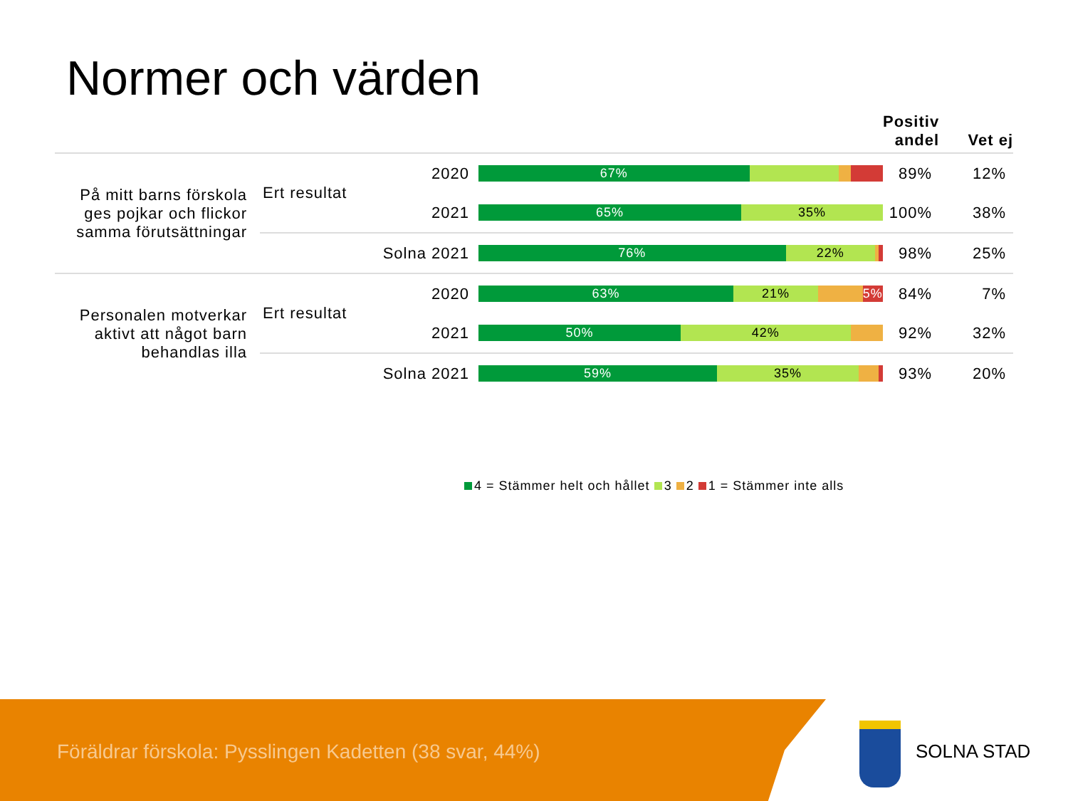Normer och värden
| | | | | Positiv andel | Vet ej |
| --- | --- | --- | --- | --- | --- |
| På mitt barns förskola ges pojkar och flickor samma förutsättningar | Ert resultat | 2020 | 67% | 89% | 12% |
| | | 2021 | 65% 35% | 100% | 38% |
| | Solna 2021 | | 76% 22% | 98% | 25% |
| Personalen motverkar aktivt att något barn behandlas illa | Ert resultat | 2020 | 63% 21% 5% | 84% | 7% |
| | | 2021 | 50% 42% | 92% | 32% |
| | Solna 2021 | | 59% 35% | 93% | 20% |
4 = Stämmer helt och hållet 3 2 1 = Stämmer inte alls
Föräldrar förskola: Pysslingen Kadetten (38 svar, 44%)
SOLNA STAD